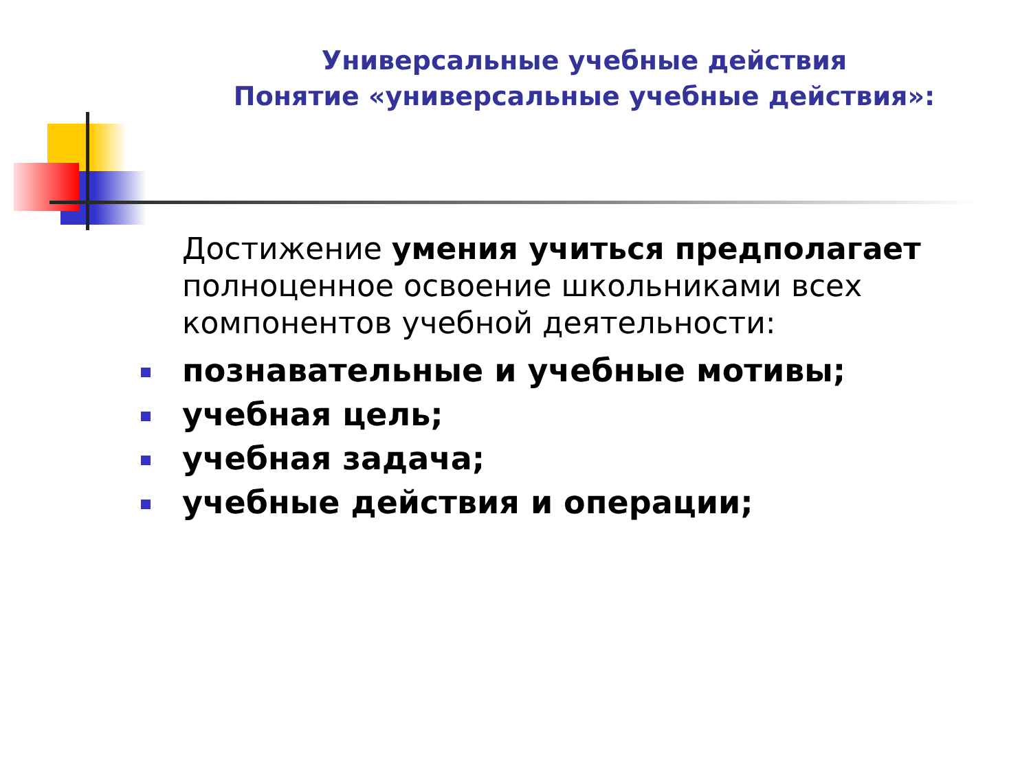Универсальные учебные действия
Понятие «универсальные учебные действия»:
Достижение умения учиться предполагает полноценное освоение школьниками всех компонентов учебной деятельности:
познавательные и учебные мотивы;
учебная цель;
учебная задача;
учебные действия и операции;